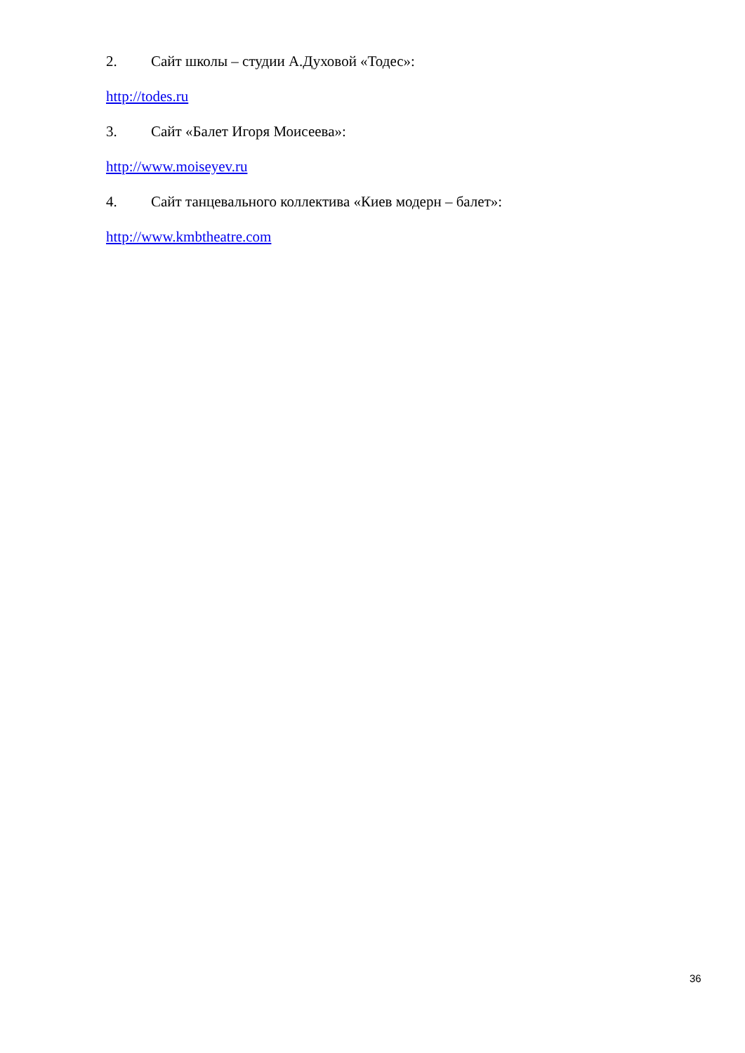2. Сайт школы – студии А.Духовой «Тодес»:
http://todes.ru
3. Сайт «Балет Игоря Моисеева»:
http://www.moiseyev.ru
4. Сайт танцевального коллектива «Киев модерн – балет»:
http://www.kmbtheatre.com
36